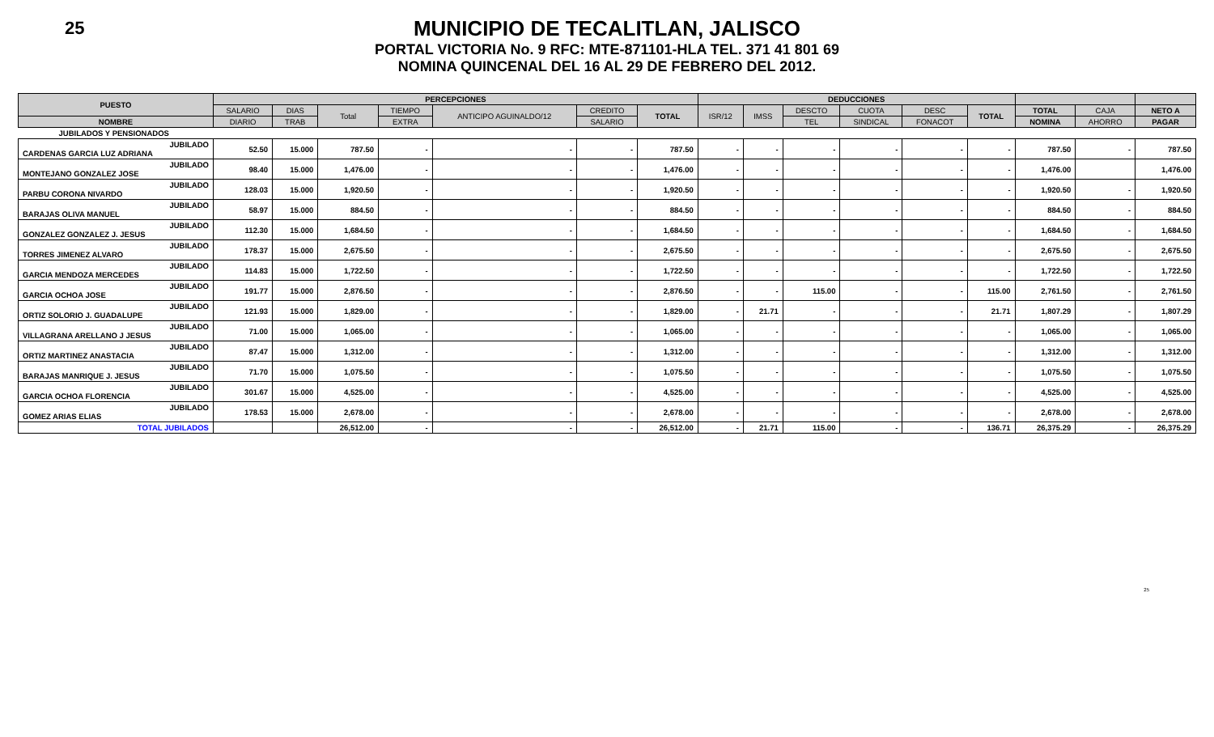25
MUNICIPIO DE TECALITLAN, JALISCO
PORTAL VICTORIA No. 9 RFC: MTE-871101-HLA TEL. 371 41 801 69
NOMINA QUINCENAL DEL 16 AL 29 DE FEBRERO DEL 2012.
| PUESTO | PERCEPCIONES | | | | | | | DEDUCCIONES | | | | | | | | |
| --- | --- | --- | --- | --- | --- | --- | --- | --- | --- | --- | --- | --- | --- | --- | --- | --- |
| | SALARIO | DIAS | Total | TIEMPO | ANTICIPO AGUINALDO/12 | CREDITO | TOTAL | ISR/12 | IMSS | DESCTO | CUOTA | DESC | TOTAL | TOTAL | CAJA | NETO A |
| NOMBRE | DIARIO | TRAB | | EXTRA | | SALARIO | | | | TEL | SINDICAL | FONACOT | | NOMINA | AHORRO | PAGAR |
| JUBILADOS Y PENSIONADOS | | | | | | | | | | | | | | | | |
| JUBILADO CARDENAS GARCIA LUZ ADRIANA | 52.50 | 15.000 | 787.50 | - | - | - | 787.50 | - | - | - | - | - | - | 787.50 | - | 787.50 |
| JUBILADO MONTEJANO GONZALEZ JOSE | 98.40 | 15.000 | 1,476.00 | - | - | - | 1,476.00 | - | - | - | - | - | - | 1,476.00 | | 1,476.00 |
| JUBILADO PARBU CORONA NIVARDO | 128.03 | 15.000 | 1,920.50 | - | - | - | 1,920.50 | - | - | - | - | - | - | 1,920.50 | - | 1,920.50 |
| JUBILADO BARAJAS OLIVA MANUEL | 58.97 | 15.000 | 884.50 | - | - | - | 884.50 | - | - | - | - | - | - | 884.50 | - | 884.50 |
| JUBILADO GONZALEZ GONZALEZ J. JESUS | 112.30 | 15.000 | 1,684.50 | - | - | - | 1,684.50 | - | - | - | - | - | - | 1,684.50 | - | 1,684.50 |
| JUBILADO TORRES JIMENEZ ALVARO | 178.37 | 15.000 | 2,675.50 | - | - | - | 2,675.50 | - | - | - | - | - | - | 2,675.50 | - | 2,675.50 |
| JUBILADO GARCIA MENDOZA MERCEDES | 114.83 | 15.000 | 1,722.50 | - | - | - | 1,722.50 | - | - | - | - | - | - | 1,722.50 | - | 1,722.50 |
| JUBILADO GARCIA OCHOA JOSE | 191.77 | 15.000 | 2,876.50 | - | - | - | 2,876.50 | - | - | 115.00 | - | - | 115.00 | 2,761.50 | - | 2,761.50 |
| JUBILADO ORTIZ SOLORIO J. GUADALUPE | 121.93 | 15.000 | 1,829.00 | - | - | - | 1,829.00 | - | 21.71 | - | - | - | 21.71 | 1,807.29 | - | 1,807.29 |
| JUBILADO VILLAGRANA ARELLANO J JESUS | 71.00 | 15.000 | 1,065.00 | - | - | - | 1,065.00 | - | - | - | - | - | - | 1,065.00 | - | 1,065.00 |
| JUBILADO ORTIZ MARTINEZ ANASTACIA | 87.47 | 15.000 | 1,312.00 | - | - | - | 1,312.00 | - | - | - | - | - | - | 1,312.00 | - | 1,312.00 |
| JUBILADO BARAJAS MANRIQUE J. JESUS | 71.70 | 15.000 | 1,075.50 | - | - | - | 1,075.50 | - | - | - | - | - | - | 1,075.50 | - | 1,075.50 |
| JUBILADO GARCIA OCHOA FLORENCIA | 301.67 | 15.000 | 4,525.00 | - | - | - | 4,525.00 | - | - | - | - | - | - | 4,525.00 | - | 4,525.00 |
| JUBILADO GOMEZ ARIAS ELIAS | 178.53 | 15.000 | 2,678.00 | - | - | - | 2,678.00 | - | - | - | - | - | - | 2,678.00 | - | 2,678.00 |
| TOTAL JUBILADOS | | | 26,512.00 | - | - | - | 26,512.00 | - | 21.71 | 115.00 | - | - | 136.71 | 26,375.29 | - | 26,375.29 |
25